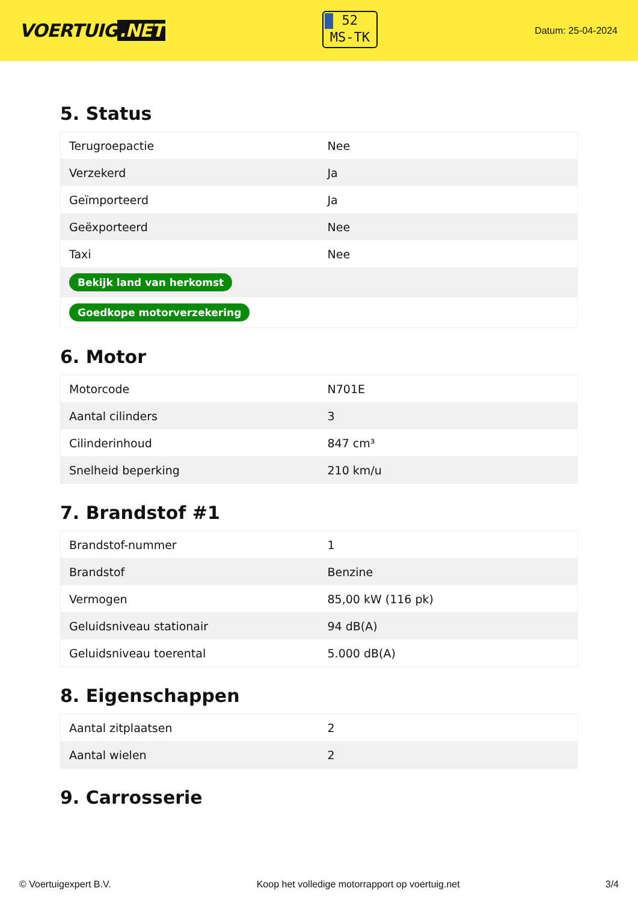VOERTUIG.NET
52
MS-TK
Datum: 25-04-2024
5. Status
| Terugroepactie | Nee |
| Verzekerd | Ja |
| Geïmporteerd | Ja |
| Geëxporteerd | Nee |
| Taxi | Nee |
| Bekijk land van herkomst | |
| Goedkope motorverzekering | |
6. Motor
| Motorcode | N701E |
| Aantal cilinders | 3 |
| Cilinderinhoud | 847 cm³ |
| Snelheid beperking | 210 km/u |
7. Brandstof #1
| Brandstof-nummer | 1 |
| Brandstof | Benzine |
| Vermogen | 85,00 kW (116 pk) |
| Geluidsniveau stationair | 94 dB(A) |
| Geluidsniveau toerental | 5.000 dB(A) |
8. Eigenschappen
| Aantal zitplaatsen | 2 |
| Aantal wielen | 2 |
9. Carrosserie
© Voertuigexpert B.V. Koop het volledige motorrapport op voertuig.net 3/4